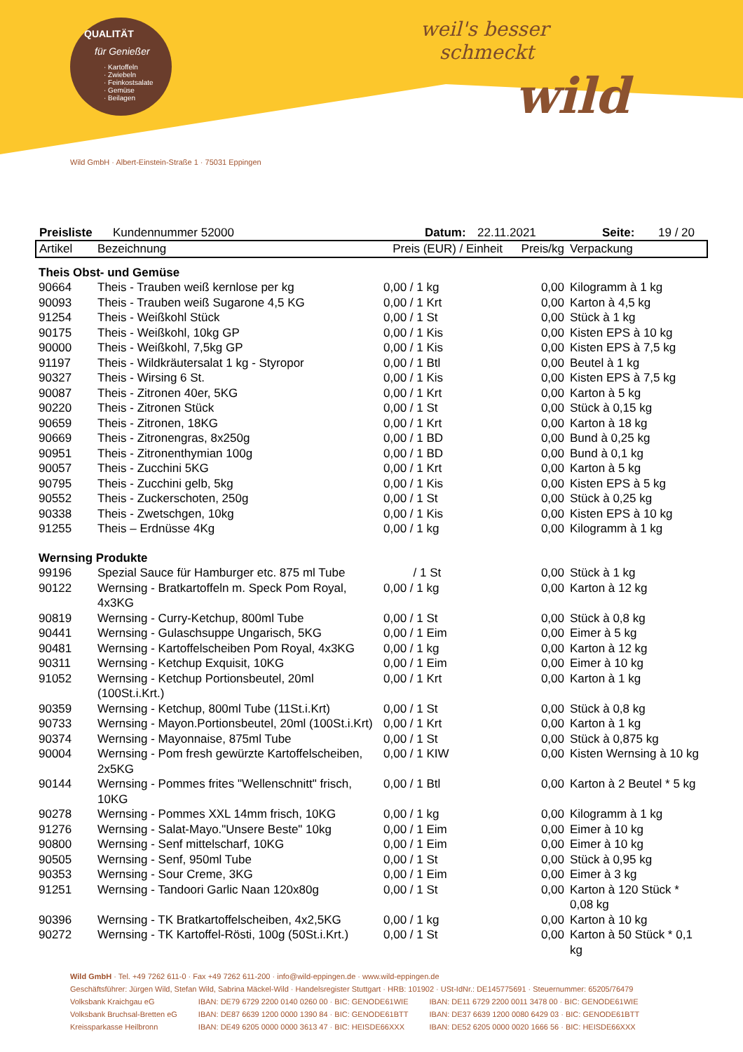QUALITÄT
für Genießer
· Kartoffeln
· Zwiebeln
· Feinkostsalate
· Gemüse
· Beilagen
weil's besser
schmeckt
wild
Wild GmbH · Albert-Einstein-Straße 1 · 75031 Eppingen
Preisliste Kundennummer 52000 Datum: 22.11.2021 Seite: 19 / 20
| Artikel | Bezeichnung | Preis (EUR) / Einheit | Preis/kg | Verpackung |
| --- | --- | --- | --- | --- |
| Theis Obst- und Gemüse | | | | |
| 90664 | Theis - Trauben weiß kernlose per kg | 0,00 / 1 kg | 0,00 | Kilogramm à 1 kg |
| 90093 | Theis - Trauben weiß Sugarone 4,5 KG | 0,00 / 1 Krt | 0,00 | Karton à 4,5 kg |
| 91254 | Theis - Weißkohl Stück | 0,00 / 1 St | 0,00 | Stück à 1 kg |
| 90175 | Theis - Weißkohl, 10kg GP | 0,00 / 1 Kis | 0,00 | Kisten EPS à 10 kg |
| 90000 | Theis - Weißkohl, 7,5kg GP | 0,00 / 1 Kis | 0,00 | Kisten EPS à 7,5 kg |
| 91197 | Theis - Wildkräutersalat 1 kg - Styropor | 0,00 / 1 Btl | 0,00 | Beutel à 1 kg |
| 90327 | Theis - Wirsing 6 St. | 0,00 / 1 Kis | 0,00 | Kisten EPS à 7,5 kg |
| 90087 | Theis - Zitronen 40er, 5KG | 0,00 / 1 Krt | 0,00 | Karton à 5 kg |
| 90220 | Theis - Zitronen Stück | 0,00 / 1 St | 0,00 | Stück à 0,15 kg |
| 90659 | Theis - Zitronen, 18KG | 0,00 / 1 Krt | 0,00 | Karton à 18 kg |
| 90669 | Theis - Zitronengras, 8x250g | 0,00 / 1 BD | 0,00 | Bund à 0,25 kg |
| 90951 | Theis - Zitronenthymian 100g | 0,00 / 1 BD | 0,00 | Bund à 0,1 kg |
| 90057 | Theis - Zucchini 5KG | 0,00 / 1 Krt | 0,00 | Karton à 5 kg |
| 90795 | Theis - Zucchini gelb, 5kg | 0,00 / 1 Kis | 0,00 | Kisten EPS à 5 kg |
| 90552 | Theis - Zuckerschoten, 250g | 0,00 / 1 St | 0,00 | Stück à 0,25 kg |
| 90338 | Theis - Zwetschgen, 10kg | 0,00 / 1 Kis | 0,00 | Kisten EPS à 10 kg |
| 91255 | Theis – Erdnüsse 4Kg | 0,00 / 1 kg | 0,00 | Kilogramm à 1 kg |
| Wernsing Produkte | | | | |
| 99196 | Spezial Sauce für Hamburger etc. 875 ml Tube | / 1 St | 0,00 | Stück à 1 kg |
| 90122 | Wernsing - Bratkartoffeln m. Speck Pom Royal, 4x3KG | 0,00 / 1 kg | 0,00 | Karton à 12 kg |
| 90819 | Wernsing - Curry-Ketchup, 800ml Tube | 0,00 / 1 St | 0,00 | Stück à 0,8 kg |
| 90441 | Wernsing - Gulaschsuppe Ungarisch, 5KG | 0,00 / 1 Eim | 0,00 | Eimer à 5 kg |
| 90481 | Wernsing - Kartoffelscheiben Pom Royal, 4x3KG | 0,00 / 1 kg | 0,00 | Karton à 12 kg |
| 90311 | Wernsing - Ketchup Exquisit, 10KG | 0,00 / 1 Eim | 0,00 | Eimer à 10 kg |
| 91052 | Wernsing - Ketchup Portionsbeutel, 20ml (100St.i.Krt.) | 0,00 / 1 Krt | 0,00 | Karton à 1 kg |
| 90359 | Wernsing - Ketchup, 800ml Tube (11St.i.Krt) | 0,00 / 1 St | 0,00 | Stück à 0,8 kg |
| 90733 | Wernsing - Mayon.Portionsbeutel, 20ml (100St.i.Krt) | 0,00 / 1 Krt | 0,00 | Karton à 1 kg |
| 90374 | Wernsing - Mayonnaise, 875ml Tube | 0,00 / 1 St | 0,00 | Stück à 0,875 kg |
| 90004 | Wernsing - Pom fresh gewürzte Kartoffelscheiben, 2x5KG | 0,00 / 1 KIW | 0,00 | Kisten Wernsing à 10 kg |
| 90144 | Wernsing - Pommes frites "Wellenschnitt" frisch, 10KG | 0,00 / 1 Btl | 0,00 | Karton à 2 Beutel * 5 kg |
| 90278 | Wernsing - Pommes XXL 14mm frisch, 10KG | 0,00 / 1 kg | 0,00 | Kilogramm à 1 kg |
| 91276 | Wernsing - Salat-Mayo."Unsere Beste" 10kg | 0,00 / 1 Eim | 0,00 | Eimer à 10 kg |
| 90800 | Wernsing - Senf mittelscharf, 10KG | 0,00 / 1 Eim | 0,00 | Eimer à 10 kg |
| 90505 | Wernsing - Senf, 950ml Tube | 0,00 / 1 St | 0,00 | Stück à 0,95 kg |
| 90353 | Wernsing - Sour Creme, 3KG | 0,00 / 1 Eim | 0,00 | Eimer à 3 kg |
| 91251 | Wernsing - Tandoori Garlic Naan 120x80g | 0,00 / 1 St | 0,00 | Karton à 120 Stück * 0,08 kg |
| 90396 | Wernsing - TK Bratkartoffelscheiben, 4x2,5KG | 0,00 / 1 kg | 0,00 | Karton à 10 kg |
| 90272 | Wernsing - TK Kartoffel-Rösti, 100g (50St.i.Krt.) | 0,00 / 1 St | 0,00 | Karton à 50 Stück * 0,1 kg |
Wild GmbH · Tel. +49 7262 611-0 · Fax +49 7262 611-200 · info@wild-eppingen.de · www.wild-eppingen.de
Geschäftsführer: Jürgen Wild, Stefan Wild, Sabrina Mäckel-Wild · Handelsregister Stuttgart · HRB: 101902 · USt-IdNr.: DE145775691 · Steuernummer: 65205/76479
| Volksbank Kraichgau eG | IBAN: DE79 6729 2200 0140 0260 00 · BIC: GENODE61WIE | IBAN: DE11 6729 2200 0011 3478 00 · BIC: GENODE61WIE |
| Volksbank Bruchsal-Bretten eG | IBAN: DE87 6639 1200 0000 1390 84 · BIC: GENODE61BTT | IBAN: DE37 6639 1200 0080 6429 03 · BIC: GENODE61BTT |
| Kreissparkasse Heilbronn | IBAN: DE49 6205 0000 0000 3613 47 · BIC: HEISDE66XXX | IBAN: DE52 6205 0000 0020 1666 56 · BIC: HEISDE66XXX |